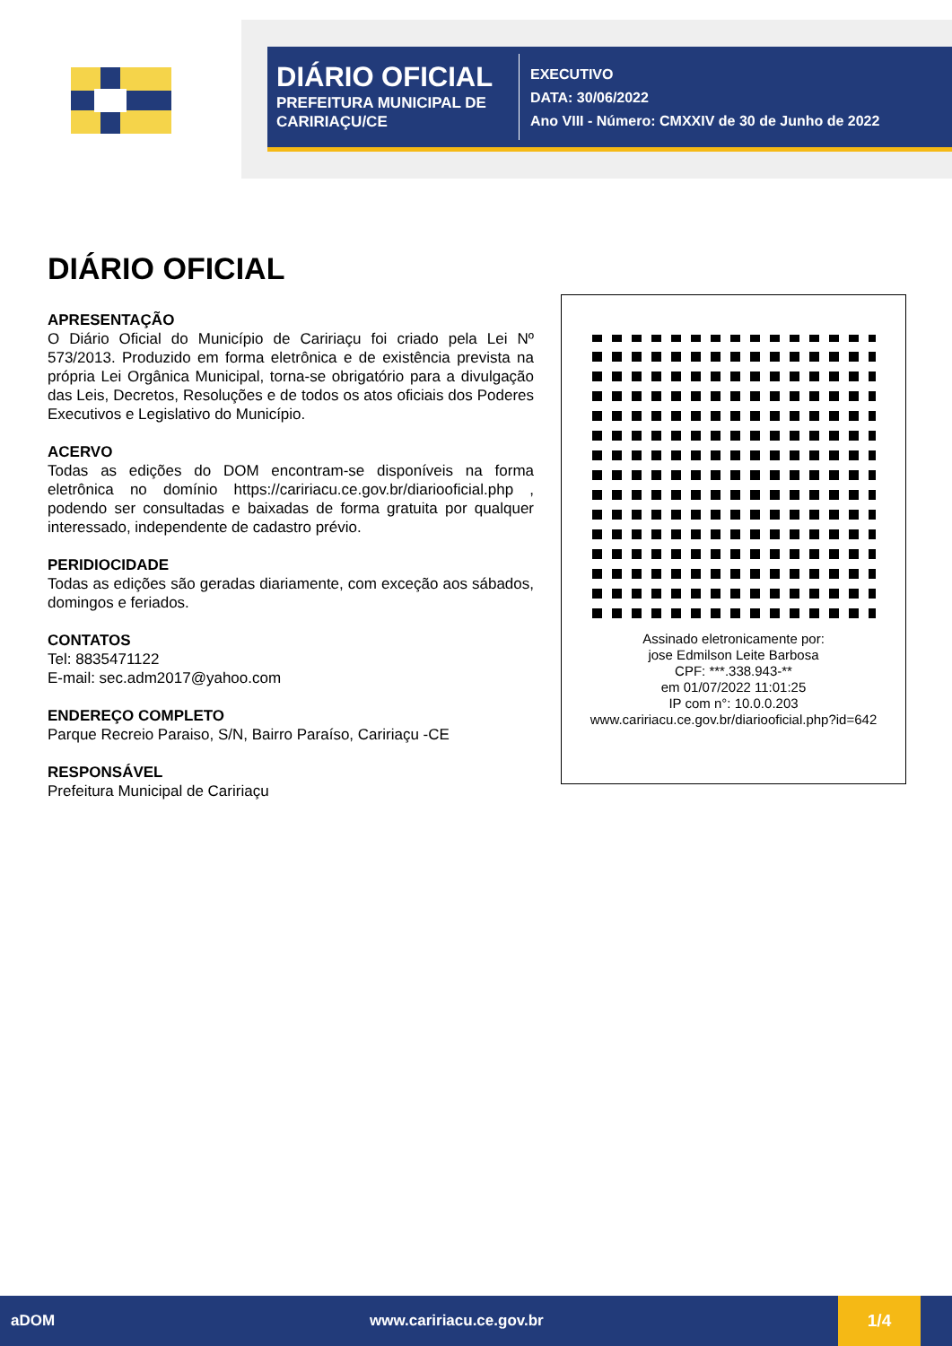DIÁRIO OFICIAL
PREFEITURA MUNICIPAL DE CARIRIAÇU/CE
EXECUTIVO
DATA: 30/06/2022
Ano VIII - Número: CMXXIV de 30 de Junho de 2022
DIÁRIO OFICIAL
APRESENTAÇÃO
O Diário Oficial do Município de Caririaçu foi criado pela Lei Nº 573/2013. Produzido em forma eletrônica e de existência prevista na própria Lei Orgânica Municipal, torna-se obrigatório para a divulgação das Leis, Decretos, Resoluções e de todos os atos oficiais dos Poderes Executivos e Legislativo do Município.
ACERVO
Todas as edições do DOM encontram-se disponíveis na forma eletrônica no domínio https://caririacu.ce.gov.br/diariooficial.php , podendo ser consultadas e baixadas de forma gratuita por qualquer interessado, independente de cadastro prévio.
PERIDIOCIDADE
Todas as edições são geradas diariamente, com exceção aos sábados, domingos e feriados.
CONTATOS
Tel: 8835471122
E-mail: sec.adm2017@yahoo.com
ENDEREÇO COMPLETO
Parque Recreio Paraiso, S/N, Bairro Paraíso, Caririaçu -CE
RESPONSÁVEL
Prefeitura Municipal de Caririaçu
Assinado eletronicamente por:
jose Edmilson Leite Barbosa
CPF: ***.338.943-**
em 01/07/2022 11:01:25
IP com n°: 10.0.0.203
www.caririacu.ce.gov.br/diariooficial.php?id=642
aDOM www.caririacu.ce.gov.br 1/4